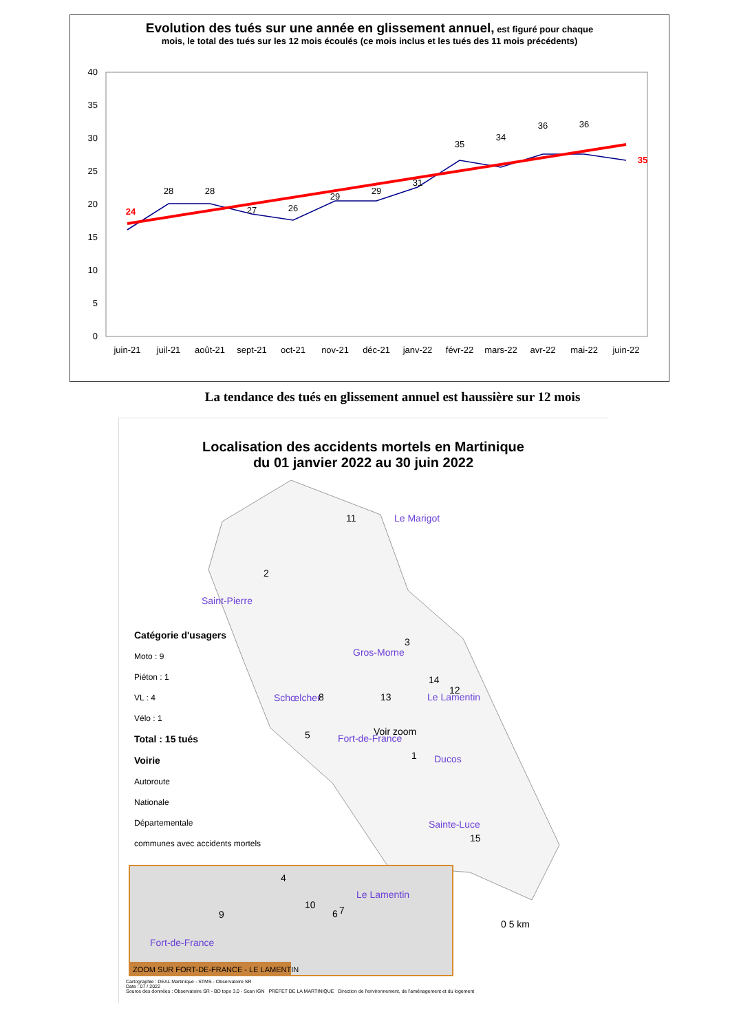Evolution des tués sur une année en glissement annuel, est figuré pour chaque
mois, le total des tués sur les 12 mois écoulés (ce mois inclus et les tués des 11 mois précédents)
40
35
30
25
20
15
10
5
0
24
28
28
27
26
29
29
31
35
34
36
36
35
juin-21
juil-21
août-21
sept-21
oct-21
nov-21
déc-21
janv-22
févr-22
mars-22
avr-22
mai-22
juin-22
La tendance des tués en glissement annuel est haussière sur 12 mois
Localisation des accidents mortels en Martinique
du 01 janvier 2022 au 30 juin 2022
Le Marigot
Saint-Pierre
Gros-Morne
Schœlcher
Le Lamentin
Fort-de-France
Ducos
Sainte-Luce
11
2
3
14
12
13
8
5
Voir zoom
1
15
0 5 km
Fort-de-France
Le Lamentin
4
10
6
7
9
ZOOM SUR FORT-DE-FRANCE - LE LAMENTIN
Catégorie d'usagers
Moto : 9
Piéton : 1
VL : 4
Vélo : 1
Total : 15 tués
Voirie
Autoroute
Nationale
Départementale
communes avec accidents mortels
Cartographie : DEAL Martinique - STMS - Observatoire SR
Date : 07 / 2022
Source des données : Observatoire SR - BD topo 3.0 - Scan IGN PRÉFET DE LA MARTINIQUE Direction de l'environnement, de l'aménagement et du logement